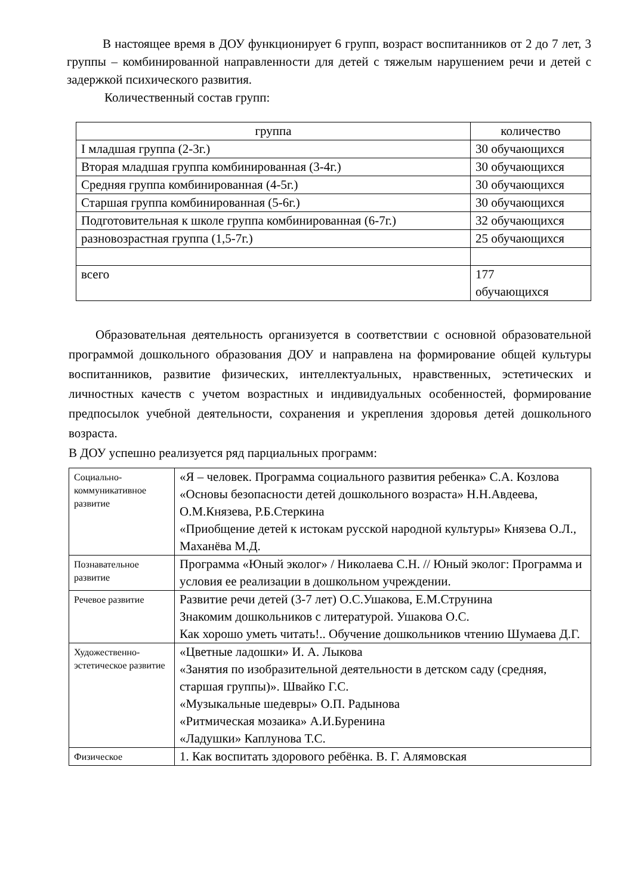В настоящее время в ДОУ функционирует 6 групп, возраст воспитанников от 2 до 7 лет, 3 группы – комбинированной направленности для детей с тяжелым нарушением речи и детей с задержкой психического развития.
Количественный состав групп:
| группа | количество |
| --- | --- |
| I младшая группа (2-3г.) | 30 обучающихся |
| Вторая младшая группа комбинированная (3-4г.) | 30 обучающихся |
| Средняя группа комбинированная (4-5г.) | 30 обучающихся |
| Старшая группа комбинированная (5-6г.) | 30 обучающихся |
| Подготовительная к школе группа комбинированная (6-7г.) | 32 обучающихся |
| разновозрастная группа (1,5-7г.) | 25 обучающихся |
| всего | 177 обучающихся |
Образовательная деятельность организуется в соответствии с основной образовательной программой дошкольного образования ДОУ и направлена на формирование общей культуры воспитанников, развитие физических, интеллектуальных, нравственных, эстетических и личностных качеств с учетом возрастных и индивидуальных особенностей, формирование предпосылок учебной деятельности, сохранения и укрепления здоровья детей дошкольного возраста.
В ДОУ успешно реализуется ряд парциальных программ:
| Социально-коммуникативное развитие | «Я – человек. Программа социального развития ребенка» С.А. Козлова «Основы безопасности детей дошкольного возраста» Н.Н.Авдеева, О.М.Князева, Р.Б.Стеркина «Приобщение детей к истокам русской народной культуры» Князева О.Л., Маханёва М.Д. |
| Познавательное развитие | Программа «Юный эколог» / Николаева С.Н. // Юный эколог: Программа и условия ее реализации в дошкольном учреждении. |
| Речевое развитие | Развитие речи детей (3-7 лет) О.С.Ушакова, Е.М.Струнина Знакомим дошкольников с литературой. Ушакова О.С. Как хорошо уметь читать!.. Обучение дошкольников чтению Шумаева Д.Г. |
| Художественно-эстетическое развитие | «Цветные ладошки» И. А. Лыкова «Занятия по изобразительной деятельности в детском саду (средняя, старшая группы)». Швайко Г.С. «Музыкальные шедевры» О.П. Радынова «Ритмическая мозаика» А.И.Буренина «Ладушки» Каплунова Т.С. |
| Физическое | 1. Как воспитать здорового ребёнка. В. Г. Алямовская |